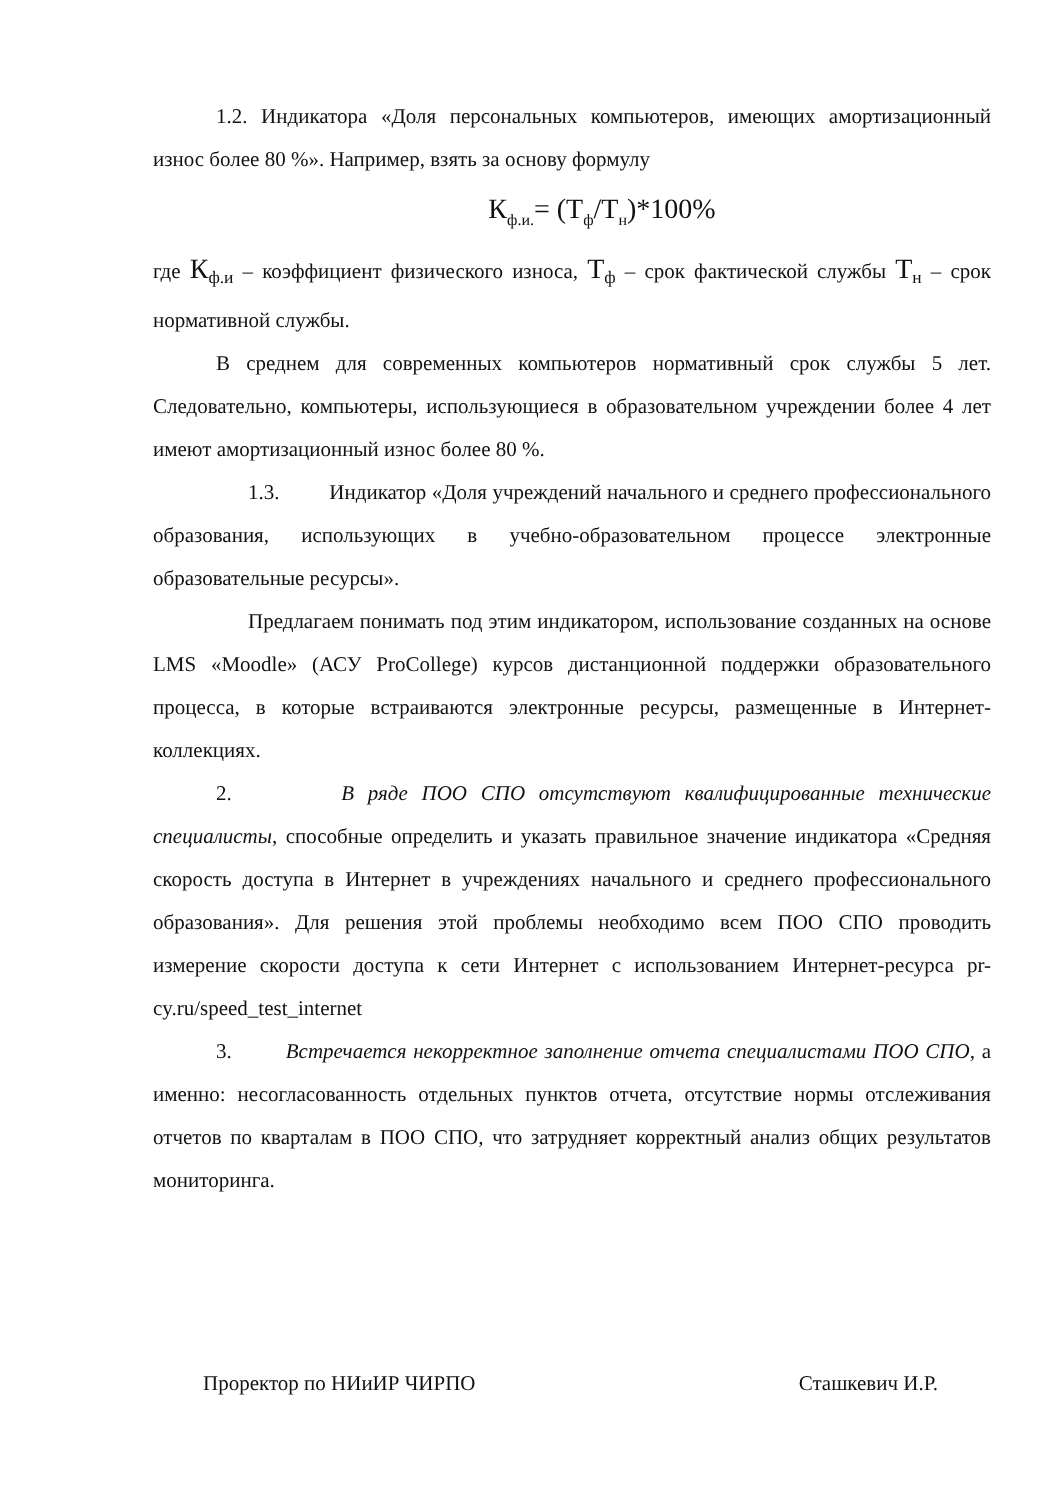1.2. Индикатора «Доля персональных компьютеров, имеющих амортизационный износ более 80 %». Например, взять за основу формулу
К<sub>ф.и.</sub>= (Т<sub>ф</sub>/Т<sub>н</sub>)*100%
где К<sub>ф.и</sub> – коэффициент физического износа, Т<sub>ф</sub> – срок фактической службы Т<sub>н</sub> – срок нормативной службы.
В среднем для современных компьютеров нормативный срок службы 5 лет. Следовательно, компьютеры, использующиеся в образовательном учреждении более 4 лет имеют амортизационный износ более 80 %.
1.3. Индикатор «Доля учреждений начального и среднего профессионального образования, использующих в учебно-образовательном процессе электронные образовательные ресурсы».
Предлагаем понимать под этим индикатором, использование созданных на основе LMS «Moodle» (АСУ ProCollege) курсов дистанционной поддержки образовательного процесса, в которые встраиваются электронные ресурсы, размещенные в Интернет-коллекциях.
2. В ряде ПОО СПО отсутствуют квалифицированные технические специалисты, способные определить и указать правильное значение индикатора «Средняя скорость доступа в Интернет в учреждениях начального и среднего профессионального образования». Для решения этой проблемы необходимо всем ПОО СПО проводить измерение скорости доступа к сети Интернет с использованием Интернет-ресурса pr-cy.ru/speed_test_internet
3. Встречается некорректное заполнение отчета специалистами ПОО СПО, а именно: несогласованность отдельных пунктов отчета, отсутствие нормы отслеживания отчетов по кварталам в ПОО СПО, что затрудняет корректный анализ общих результатов мониторинга.
Проректор по НИиИР ЧИРПО Сташкевич И.Р.